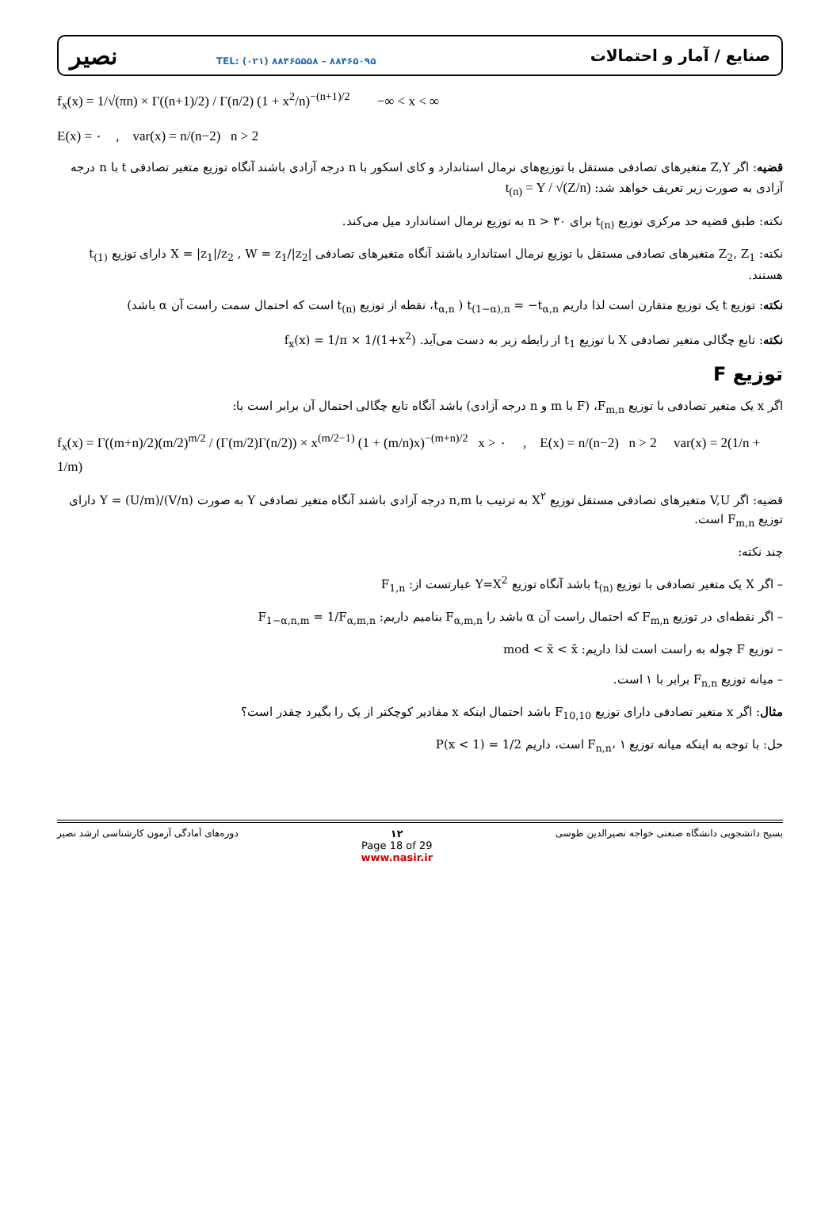نصیر TEL: (۰۲۱) ۸۸۴۶۵۵۵۸ – ۸۸۴۶۵۰۹۵
صنایع / آمار و احتمالات
f<sub>x</sub>(x) = 1/√(πn) × Γ((n+1)/2) / Γ(n/2) (1 + x<sup>2</sup>/n)<sup>−(n+1)/2</sup> −∞ < x < ∞
E(x) = ۰ , var(x) = n/(n−2) n > 2
قضیه: اگر Z,Y متغیرهای تصادفی مستقل با توزیع‌های نرمال استاندارد و کای اسکور با n درجه آزادی باشند آنگاه توزیع متغیر تصادفی t با n درجه آزادی به صورت زیر تعریف خواهد شد: t<sub>(n)</sub> = Y / √(Z/n)
نکته: طبق قضیه حد مرکزی توزیع t<sub>(n)</sub> برای n > ۳۰ به توزیع نرمال استاندارد میل می‌کند.
نکته: Z<sub>2</sub>, Z<sub>1</sub> متغیرهای تصادفی مستقل با توزیع نرمال استاندارد باشند آنگاه متغیرهای تصادفی X = |z<sub>1</sub>|/z<sub>2</sub> , W = z<sub>1</sub>/|z<sub>2</sub>| دارای توزیع t<sub>(1)</sub> هستند.
نکته: توزیع t یک توزیع متقارن است لذا داریم t<sub>(1−α),n</sub> = −t<sub>α,n</sub> ( t<sub>α,n</sub>، نقطه از توزیع t<sub>(n)</sub> است که احتمال سمت راست آن α باشد)
نکته: تابع چگالی متغیر تصادفی X با توزیع t<sub>1</sub> از رابطه زیر به دست می‌آید. f<sub>x</sub>(x) = 1/π × 1/(1+x<sup>2</sup>)
توزیع F
اگر x یک متغیر تصادفی با توزیع F<sub>m,n</sub>، (F با m و n درجه آزادی) باشد آنگاه تابع چگالی احتمال آن برابر است با:
f<sub>x</sub>(x) = Γ((m+n)/2)(m/2)<sup>m/2</sup> / (Γ(m/2)Γ(n/2)) × x<sup>(m/2−1)</sup> (1 + (m/n)x)<sup>−(m+n)/2</sup> x > ۰ , E(x) = n/(n−2) n > 2 var(x) = 2(1/n + 1/m)
قضیه: اگر V,U متغیرهای تصادفی مستقل توزیع X<sup>۲</sup> به ترتیب با n,m درجه آزادی باشند آنگاه متغیر تصادفی Y به صورت Y = (U/m)/(V/n) دارای توزیع F<sub>m,n</sub> است.
چند نکته:
– اگر X یک متغیر تصادفی با توزیع t<sub>(n)</sub> باشد آنگاه توزیع Y=X<sup>2</sup> عبارتست از: F<sub>1,n</sub>
– اگر نقطه‌ای در توزیع F<sub>m,n</sub> که احتمال راست آن α باشد را F<sub>α,m,n</sub> بنامیم داریم: F<sub>1−α,n,m</sub> = 1/F<sub>α,m,n</sub>
– توزیع F چوله به راست است لذا داریم: mod < x̃ < x̄
– میانه توزیع F<sub>n,n</sub> برابر با ۱ است.
مثال: اگر x متغیر تصادفی دارای توزیع F<sub>10,10</sub> باشد احتمال اینکه x مقادیر کوچکتر از یک را بگیرد چقدر است؟
حل: با توجه به اینکه میانه توزیع F<sub>n,n</sub>، ۱ است، داریم P(x < 1) = 1/2
دوره‌های آمادگی آزمون کارشناسی ارشد نصیر ۱۲
Page 18 of 29
www.nasir.ir بسیج دانشجویی دانشگاه صنعتی خواجه نصیرالدین طوسی